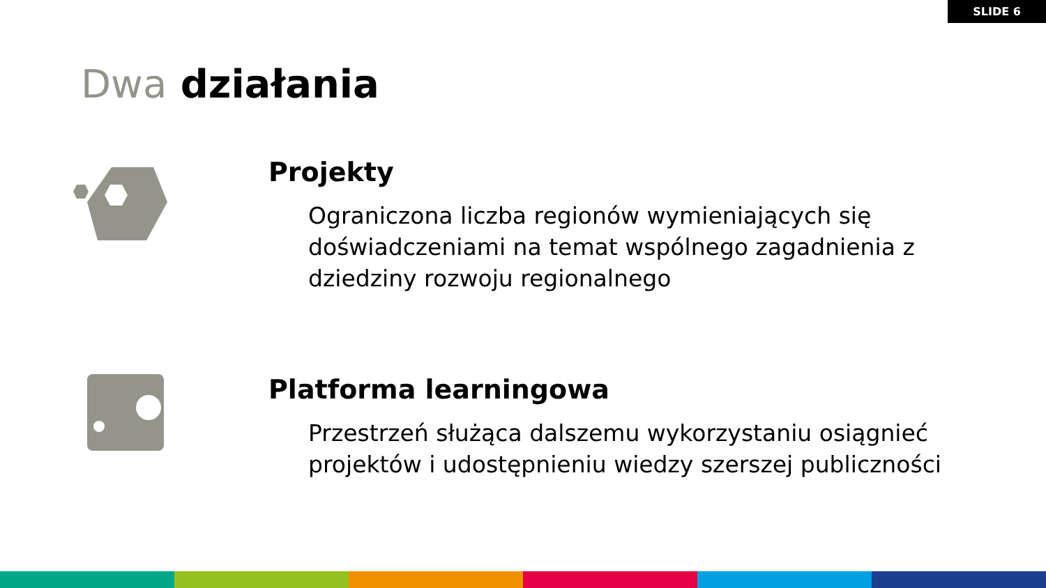SLIDE 6
Dwa działania
Projekty
Ograniczona liczba regionów wymieniających się doświadczeniami na temat wspólnego zagadnienia z dziedziny rozwoju regionalnego
Platforma learningowa
Przestrzeń służąca dalszemu wykorzystaniu osiągnieć projektów i udostępnieniu wiedzy szerszej publiczności